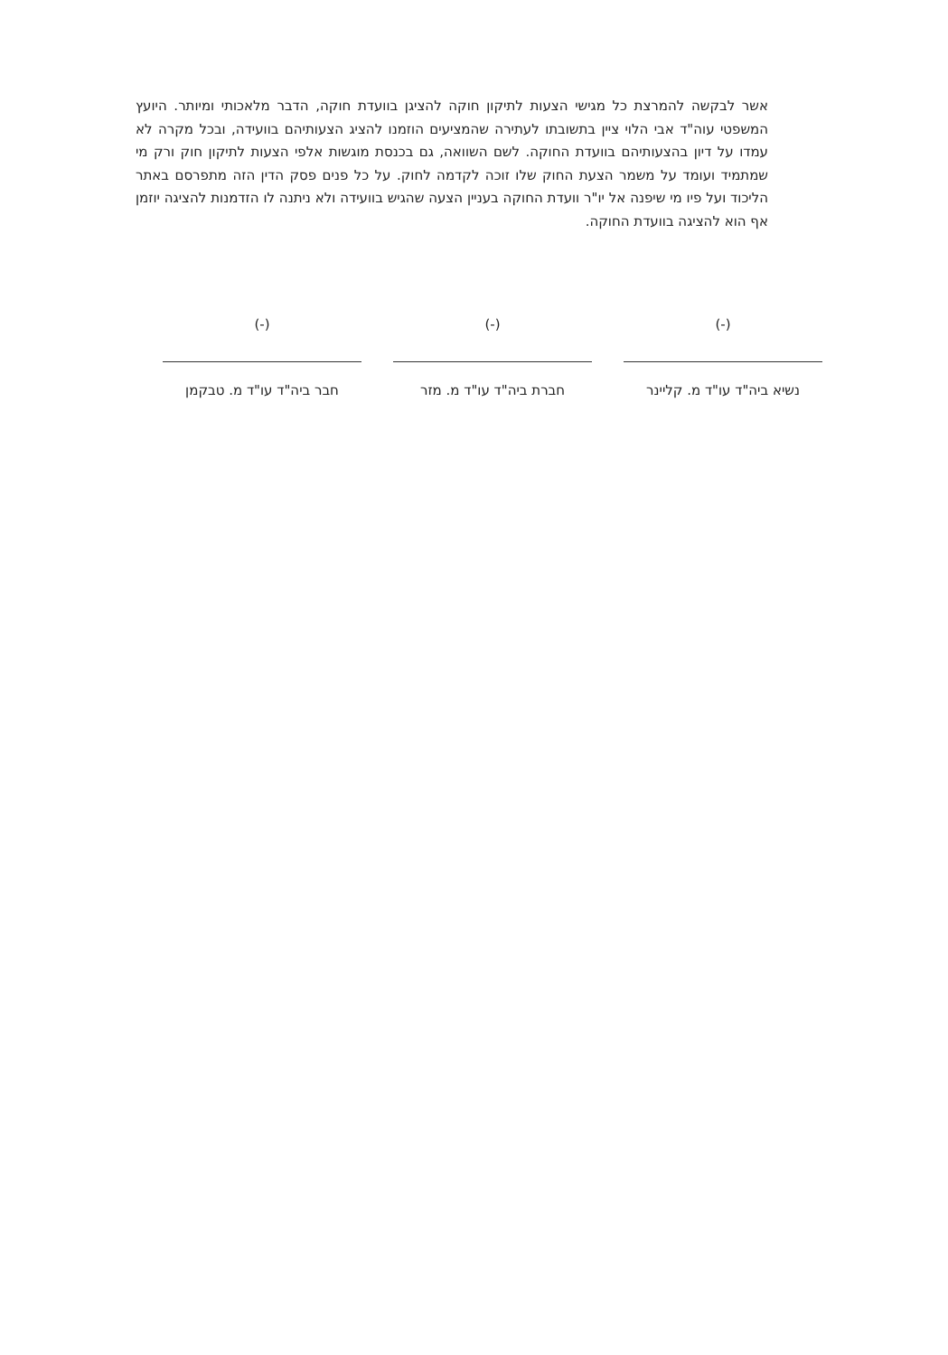אשר לבקשה להמרצת כל מגישי הצעות לתיקון חוקה להציגן בוועדת חוקה, הדבר מלאכותי ומיותר. היועץ המשפטי עוה"ד אבי הלוי ציין בתשובתו לעתירה שהמציעים הוזמנו להציג הצעותיהם בוועידה, ובכל מקרה לא עמדו על דיון בהצעותיהם בוועדת החוקה. לשם השוואה, גם בכנסת מוגשות אלפי הצעות לתיקון חוק ורק מי שמתמיד ועומד על משמר הצעת החוק שלו זוכה לקדמה לחוק. על כל פנים פסק הדין הזה מתפרסם באתר הליכוד ועל פיו מי שיפנה אל יו"ר וועדת החוקה בעניין הצעה שהגיש בוועידה ולא ניתנה לו הזדמנות להציגה יוזמן אף הוא להציגה בוועדת החוקה.
(-)
נשיא ביה"ד עו"ד מ. קליינר
(-)
חברת ביה"ד עו"ד מ. מזר
(-)
חבר ביה"ד עו"ד מ. טבקמן